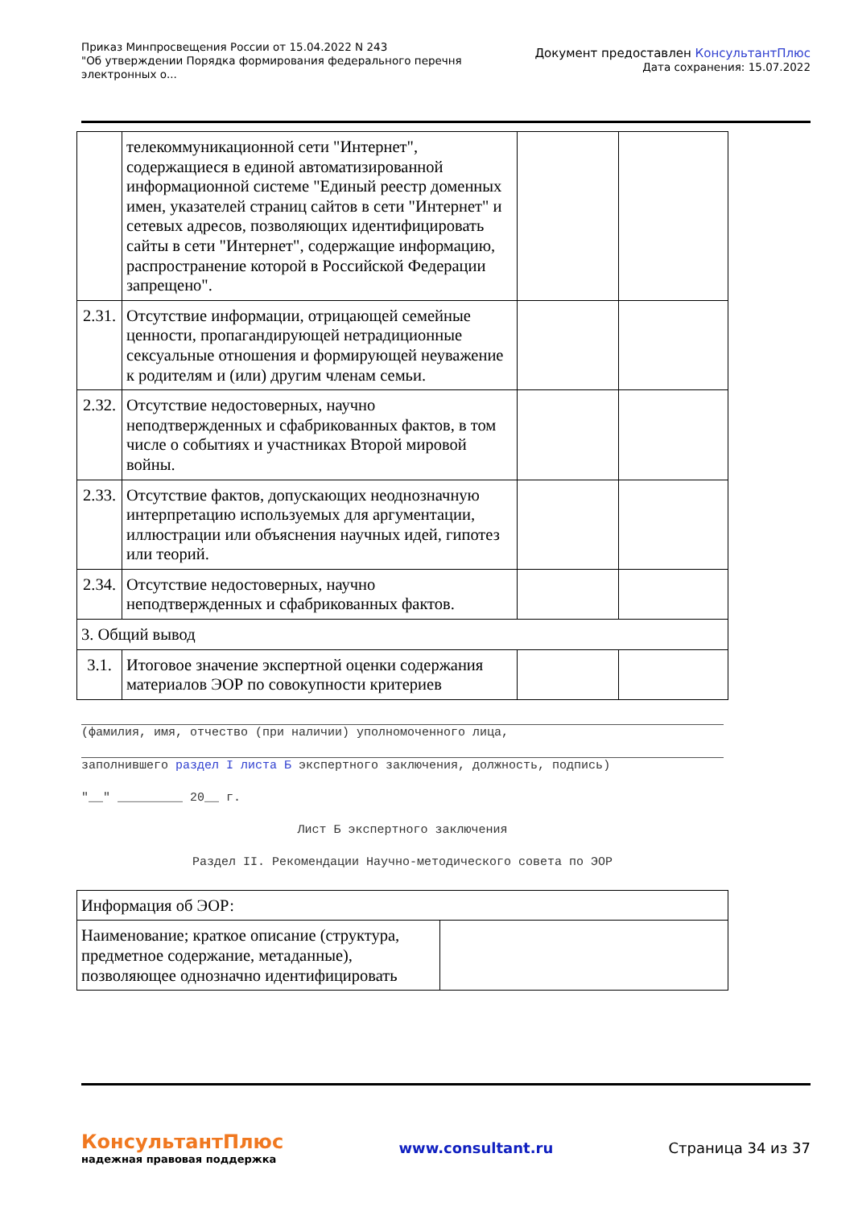Приказ Минпросвещения России от 15.04.2022 N 243
"Об утверждении Порядка формирования федерального перечня
электронных о...
Документ предоставлен КонсультантПлюс
Дата сохранения: 15.07.2022
| | телекоммуникационной сети "Интернет", содержащиеся в единой автоматизированной информационной системе "Единый реестр доменных имен, указателей страниц сайтов в сети "Интернет" и сетевых адресов, позволяющих идентифицировать сайты в сети "Интернет", содержащие информацию, распространение которой в Российской Федерации запрещено". | | |
| 2.31. | Отсутствие информации, отрицающей семейные ценности, пропагандирующей нетрадиционные сексуальные отношения и формирующей неуважение к родителям и (или) другим членам семьи. | | |
| 2.32. | Отсутствие недостоверных, научно неподтвержденных и сфабрикованных фактов, в том числе о событиях и участниках Второй мировой войны. | | |
| 2.33. | Отсутствие фактов, допускающих неоднозначную интерпретацию используемых для аргументации, иллюстрации или объяснения научных идей, гипотез или теорий. | | |
| 2.34. | Отсутствие недостоверных, научно неподтвержденных и сфабрикованных фактов. | | |
| 3. Общий вывод | | | |
| 3.1. | Итоговое значение экспертной оценки содержания материалов ЭОР по совокупности критериев | | |
(фамилия, имя, отчество (при наличии) уполномоченного лица,
заполнившего раздел I листа Б экспертного заключения, должность, подпись)
"__" _________ 20__ г.
Лист Б экспертного заключения
Раздел II. Рекомендации Научно-методического совета по ЭОР
| Информация об ЭОР: | |
| Наименование; краткое описание (структура, предметное содержание, метаданные), позволяющее однозначно идентифицировать | |
КонсультантПлюс
надежная правовая поддержка
www.consultant.ru Страница 34 из 37